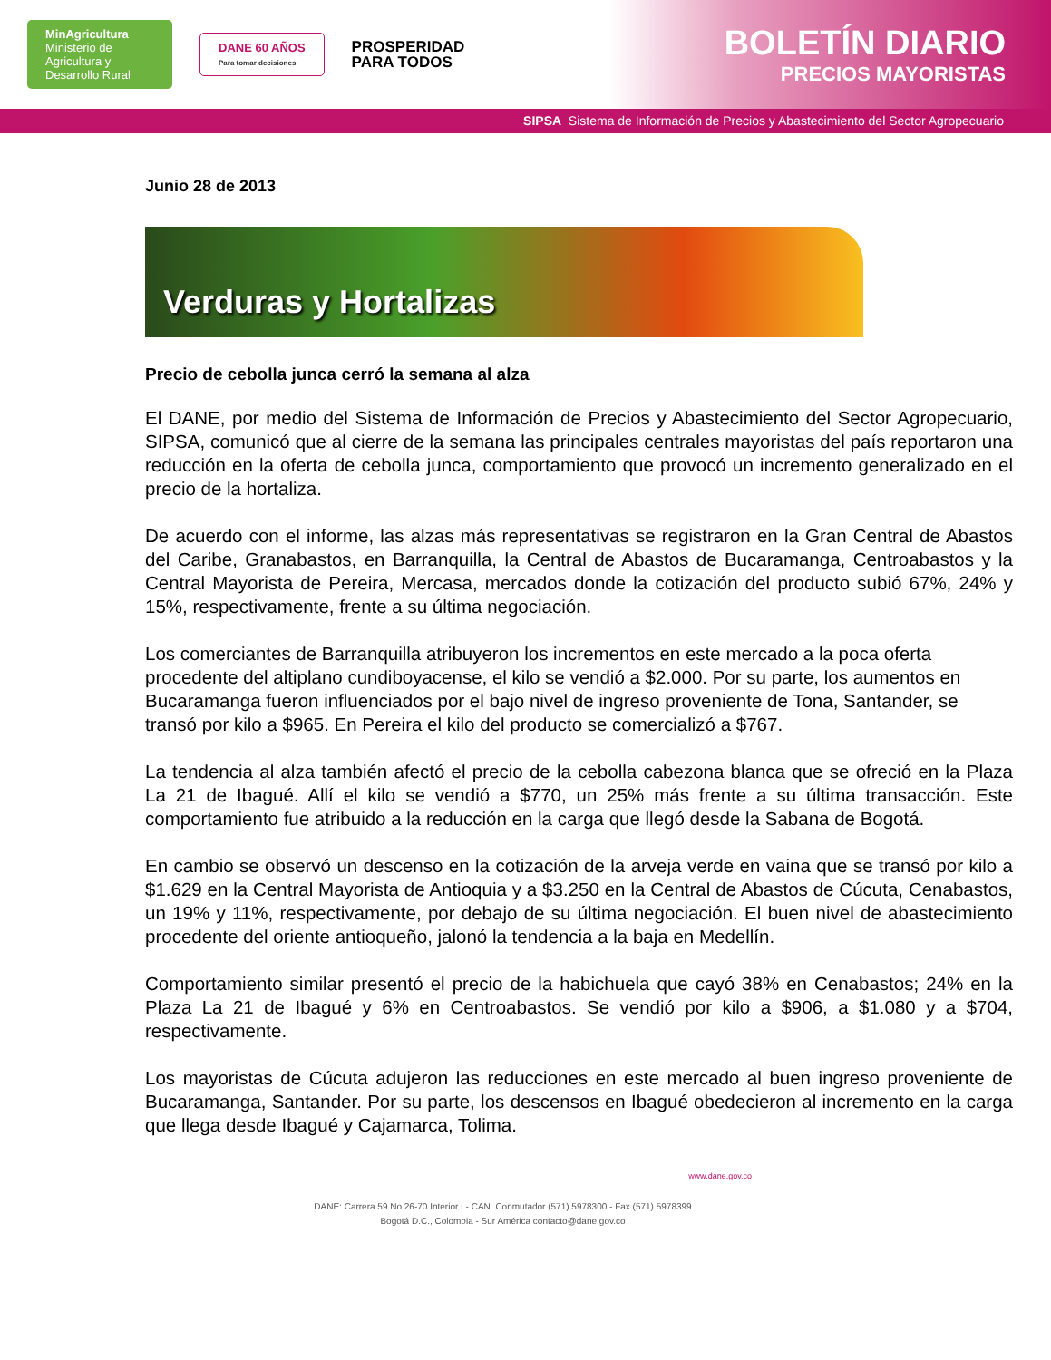MinAgricultura
Ministerio de Agricultura y Desarrollo Rural
DANE 60 AÑOS
Para tomar decisiones
PROSPERIDAD
PARA TODOS
BOLETÍN DIARIO
PRECIOS MAYORISTAS
SIPSA Sistema de Información de Precios y Abastecimiento del Sector Agropecuario
Junio 28 de 2013
Verduras y Hortalizas
Precio de cebolla junca cerró la semana al alza
El DANE, por medio del Sistema de Información de Precios y Abastecimiento del Sector Agropecuario, SIPSA, comunicó que al cierre de la semana las principales centrales mayoristas del país reportaron una reducción en la oferta de cebolla junca, comportamiento que provocó un incremento generalizado en el precio de la hortaliza.
De acuerdo con el informe, las alzas más representativas se registraron en la Gran Central de Abastos del Caribe, Granabastos, en Barranquilla, la Central de Abastos de Bucaramanga, Centroabastos y la Central Mayorista de Pereira, Mercasa, mercados donde la cotización del producto subió 67%, 24% y 15%, respectivamente, frente a su última negociación.
Los comerciantes de Barranquilla atribuyeron los incrementos en este mercado a la poca oferta procedente del altiplano cundiboyacense, el kilo se vendió a $2.000. Por su parte, los aumentos en Bucaramanga fueron influenciados por el bajo nivel de ingreso proveniente de Tona, Santander, se transó por kilo a $965. En Pereira el kilo del producto se comercializó a $767.
La tendencia al alza también afectó el precio de la cebolla cabezona blanca que se ofreció en la Plaza La 21 de Ibagué. Allí el kilo se vendió a $770, un 25% más frente a su última transacción. Este comportamiento fue atribuido a la reducción en la carga que llegó desde la Sabana de Bogotá.
En cambio se observó un descenso en la cotización de la arveja verde en vaina que se transó por kilo a $1.629 en la Central Mayorista de Antioquia y a $3.250 en la Central de Abastos de Cúcuta, Cenabastos, un 19% y 11%, respectivamente, por debajo de su última negociación. El buen nivel de abastecimiento procedente del oriente antioqueño, jalonó la tendencia a la baja en Medellín.
Comportamiento similar presentó el precio de la habichuela que cayó 38% en Cenabastos; 24% en la Plaza La 21 de Ibagué y 6% en Centroabastos. Se vendió por kilo a $906, a $1.080 y a $704, respectivamente.
Los mayoristas de Cúcuta adujeron las reducciones en este mercado al buen ingreso proveniente de Bucaramanga, Santander. Por su parte, los descensos en Ibagué obedecieron al incremento en la carga que llega desde Ibagué y Cajamarca, Tolima.
www.dane.gov.co
DANE: Carrera 59 No.26-70 Interior I - CAN. Conmutador (571) 5978300 - Fax (571) 5978399
Bogotá D.C., Colombia - Sur América contacto@dane.gov.co